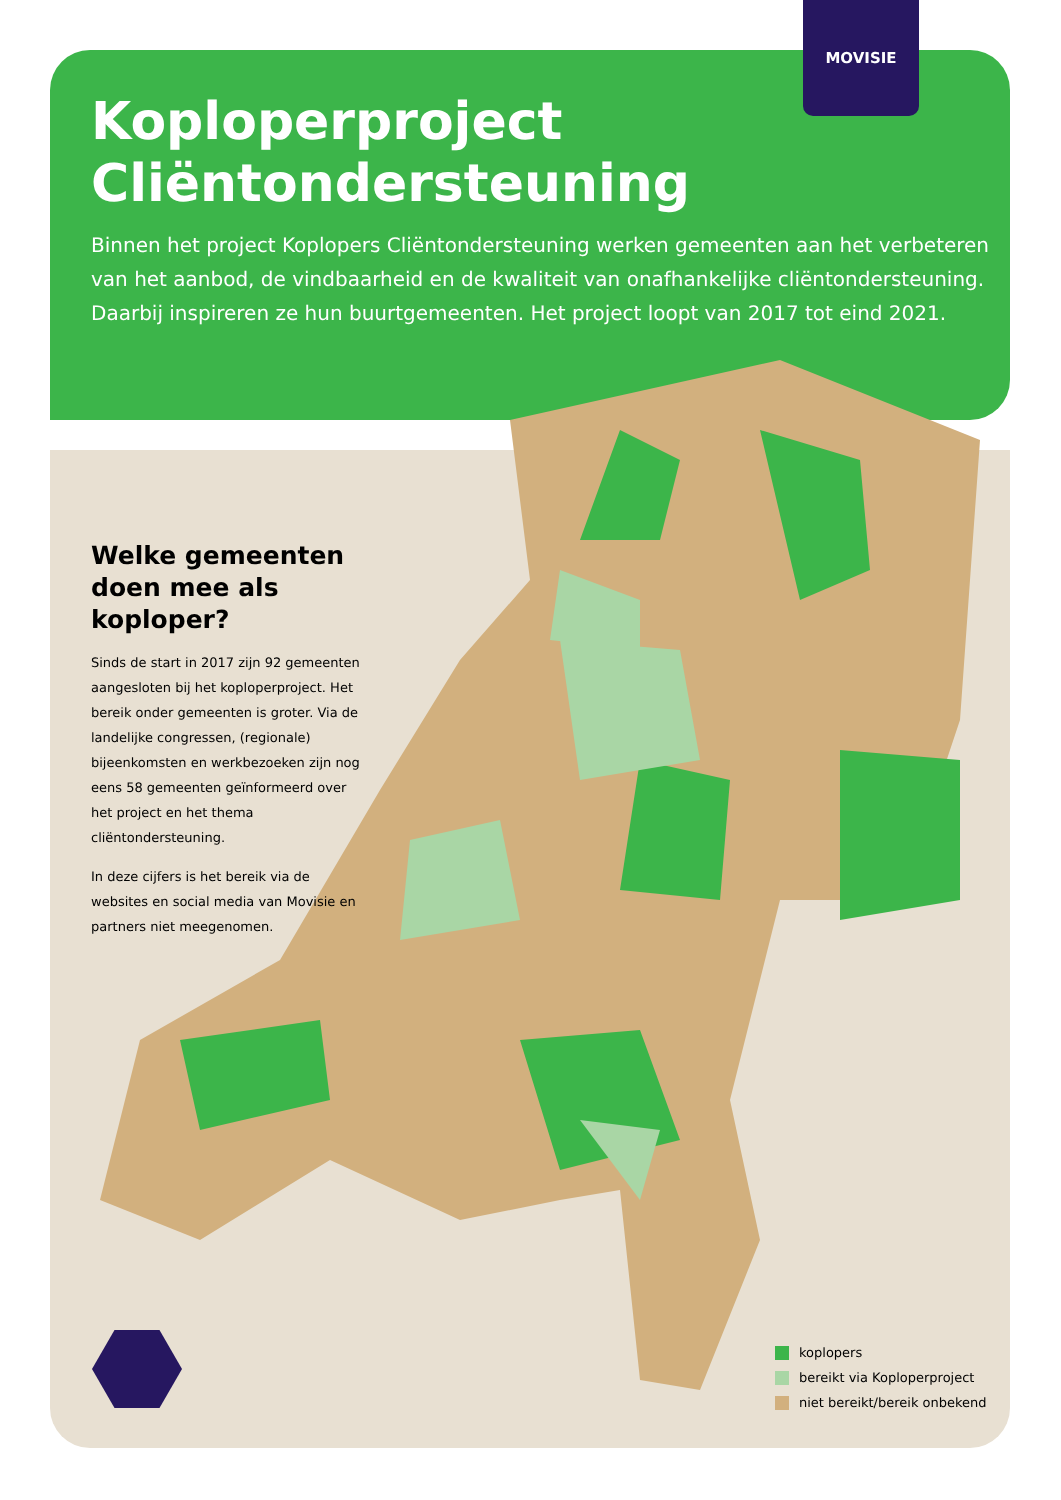MOVISIE
Koploperproject
Cliëntondersteuning
Binnen het project Koplopers Cliëntondersteuning werken gemeenten aan het verbeteren van het aanbod, de vindbaarheid en de kwaliteit van onafhankelijke cliëntondersteuning. Daarbij inspireren ze hun buurtgemeenten. Het project loopt van 2017 tot eind 2021.
Welke gemeenten doen mee als koploper?
Sinds de start in 2017 zijn 92 gemeenten aangesloten bij het koploperproject. Het bereik onder gemeenten is groter. Via de landelijke congressen, (regionale) bijeenkomsten en werkbezoeken zijn nog eens 58 gemeenten geïnformeerd over het project en het thema cliëntondersteuning.
In deze cijfers is het bereik via de websites en social media van Movisie en partners niet meegenomen.
koplopers
bereikt via Koploperproject
niet bereikt/bereik onbekend